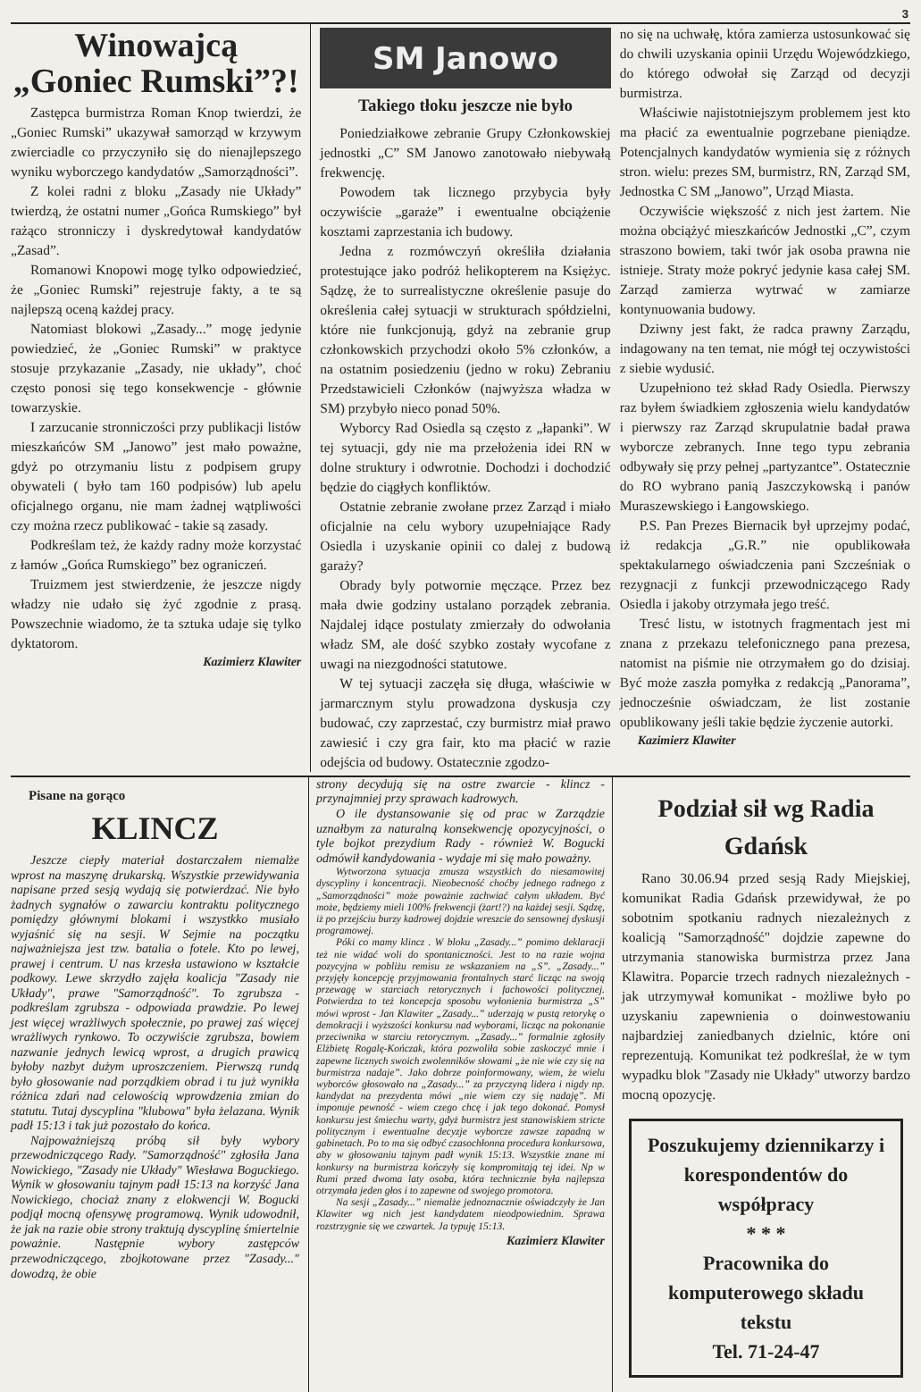3
Winowajcą „Goniec Rumski”?!
Zastępca burmistrza Roman Knop twierdzi, że „Goniec Rumski” ukazywał samorząd w krzywym zwierciadle co przyczyniło się do nienajlepszego wyniku wyborczego kandydatów „Samorządności”.
Z kolei radni z bloku „Zasady nie Układy” twierdzą, że ostatni numer „Gońca Rumskiego” był rażąco stronniczy i dyskredytował kandydatów „Zasad”.
Romanowi Knopowi mogę tylko odpowiedzieć, że „Goniec Rumski” rejestruje fakty, a te są najlepszą oceną każdej pracy.
Natomiast blokowi „Zasady...” mogę jedynie powiedzieć, że „Goniec Rumski” w praktyce stosuje przykazanie „Zasady, nie układy”, choć często ponosi się tego konsekwencje - głównie towarzyskie.
I zarzucanie stronniczości przy publikacji listów mieszkańców SM „Janowo” jest mało poważne, gdyż po otrzymaniu listu z podpisem grupy obywateli ( było tam 160 podpisów) lub apelu oficjalnego organu, nie mam żadnej wątpliwości czy można rzecz publikować - takie są zasady.
Podkreślam też, że każdy radny może korzystać z łamów „Gońca Rumskiego” bez ograniczeń.
Truizmem jest stwierdzenie, że jeszcze nigdy władzy nie udało się żyć zgodnie z prasą. Powszechnie wiadomo, że ta sztuka udaje się tylko dyktatorom.
Kazimierz Klawiter
SM Janowo
Takiego tłoku jeszcze nie było
Poniedziałkowe zebranie Grupy Członkowskiej jednostki „C” SM Janowo zanotowało niebywałą frekwencję.
Powodem tak licznego przybycia były oczywiście „garaże” i ewentualne obciążenie kosztami zaprzestania ich budowy.
Jedna z rozmówczyń określiła działania protestujące jako podróż helikopterem na Księżyc. Sądzę, że to surrealistyczne określenie pasuje do określenia całej sytuacji w strukturach spółdzielni, które nie funkcjonują, gdyż na zebranie grup członkowskich przychodzi około 5% członków, a na ostatnim posiedzeniu (jedno w roku) Zebraniu Przedstawicieli Członków (najwyższa władza w SM) przybyło nieco ponad 50%.
Wyborcy Rad Osiedla są często z „łapanki”. W tej sytuacji, gdy nie ma przełożenia idei RN w dolne struktury i odwrotnie. Dochodzi i dochodzić będzie do ciągłych konfliktów.
Ostatnie zebranie zwołane przez Zarząd i miało oficjalnie na celu wybory uzupełniające Rady Osiedla i uzyskanie opinii co dalej z budową garaży?
Obrady byly potwornie męczące. Przez bez mała dwie godziny ustalano porządek zebrania. Najdalej idące postulaty zmierzały do odwołania władz SM, ale dość szybko zostały wycofane z uwagi na niezgodności statutowe.
W tej sytuacji zaczęła się długa, właściwie w jarmarcznym stylu prowadzona dyskusja czy budować, czy zaprzestać, czy burmistrz miał prawo zawiesić i czy gra fair, kto ma płacić w razie odejścia od budowy. Ostatecznie zgodzo-
no się na uchwałę, która zamierza ustosunkować się do chwili uzyskania opinii Urzędu Wojewódzkiego, do którego odwołał się Zarząd od decyzji burmistrza.
Właściwie najistotniejszym problemem jest kto ma płacić za ewentualnie pogrzebane pieniądze. Potencjalnych kandydatów wymienia się z różnych stron. wielu: prezes SM, burmistrz, RN, Zarząd SM, Jednostka C SM „Janowo”, Urząd Miasta.
Oczywiście większość z nich jest żartem. Nie można obciążyć mieszkańców Jednostki „C”, czym straszono bowiem, taki twór jak osoba prawna nie istnieje. Straty może pokryć jedynie kasa całej SM. Zarząd zamierza wytrwać w zamiarze kontynuowania budowy.
Dziwny jest fakt, że radca prawny Zarządu, indagowany na ten temat, nie mógł tej oczywistości z siebie wydusić.
Uzupełniono też skład Rady Osiedla. Pierwszy raz byłem świadkiem zgłoszenia wielu kandydatów i pierwszy raz Zarząd skrupulatnie badał prawa wyborcze zebranych. Inne tego typu zebrania odbywały się przy pełnej „partyzantce”. Ostatecznie do RO wybrano panią Jaszczykowską i panów Muraszewskiego i Łangowskiego.
P.S. Pan Prezes Biernacik był uprzejmy podać, iż redakcja „G.R.” nie opublikowała spektakularnego oświadczenia pani Szcześniak o rezygnacji z funkcji przewodniczącego Rady Osiedla i jakoby otrzymała jego treść.
Tresć listu, w istotnych fragmentach jest mi znana z przekazu telefonicznego pana prezesa, natomist na piśmie nie otrzymałem go do dzisiaj. Być może zaszła pomyłka z redakcją „Panorama”, jednocześnie oświadczam, że list zostanie opublikowany jeśli takie będzie życzenie autorki.
Kazimierz Klawiter
Pisane na gorąco
KLINCZ
Jeszcze ciepły materiał dostarczałem niemalże wprost na maszynę drukarską. Wszystkie przewidywania napisane przed sesją wydają się potwierdzać. Nie było żadnych sygnałów o zawarciu kontraktu politycznego pomiędzy głównymi blokami i wszystkko musiało wyjaśnić się na sesji. W Sejmie na początku najważniejsza jest tzw. batalia o fotele. Kto po lewej, prawej i centrum. U nas krzesła ustawiono w kształcie podkowy. Lewe skrzydło zajęła koalicja "Zasady nie Układy", prawe "Samorządność". To zgrubsza - podkreślam zgrubsza - odpowiada prawdzie. Po lewej jest więcej wrażliwych społecznie, po prawej zaś więcej wrażliwych rynkowo. To oczywiście zgrubsza, bowiem nazwanie jednych lewicą wprost, a drugich prawicą byłoby nazbyt dużym uproszczeniem. Pierwszą rundą było głosowanie nad porządkiem obrad i tu już wynikła różnica zdań nad celowością wprowdzenia zmian do statutu. Tutaj dyscyplina "klubowa" była żelazana. Wynik padł 15:13 i tak już pozostało do końca.
Najpoważniejszą próbą sił były wybory przewodniczącego Rady. "Samorządność" zgłosiła Jana Nowickiego, "Zasady nie Układy" Wiesława Boguckiego. Wynik w głosowaniu tajnym padł 15:13 na korzyść Jana Nowickiego, chociaż znany z elokwencji W. Bogucki podjął mocną ofensywę programową. Wynik udowodnił, że jak na razie obie strony traktują dyscyplinę śmiertelnie poważnie. Następnie wybory zastępców przewodniczącego, zbojkotowane przez "Zasady..." dowodzą, że obie
strony decydują się na ostre zwarcie - klincz - przynajmniej przy sprawach kadrowych.
O ile dystansowanie się od prac w Zarządzie uznałbym za naturalną konsekwencję opozycyjności, o tyle bojkot prezydium Rady - również W. Bogucki odmówił kandydowania - wydaje mi się mało poważny.
Wytworzona sytuacja zmusza wszystkich do niesamowitej dyscypliny i koncentracji. Nieobecność choćby jednego radnego z „Samorządności” może poważnie zachwiać całym układem. Być może, będziemy mieli 100% frekwencji (żart!?) na każdej sesji. Sądzę, iż po przejściu burzy kadrowej dojdzie wreszcie do sensownej dyskusji programowej.
Póki co mamy klincz . W bloku „Zasady...” pomimo deklaracji też nie widać woli do spontaniczności. Jest to na razie wojna pozycyjna w pobliżu remisu ze wskazaniem na „S”. „Zasady...” przyjęły koncepcję przyjmowania frontalnych starć licząc na swoją przewagę w starciach retorycznych i fachowości politycznej. Potwierdza to też koncepcja sposobu wyłonienia burmistrza „S” mówi wprost - Jan Klawiter „Zasady...” uderzają w pustą retorykę o demokracji i wyższości konkursu nad wyborami, licząc na pokonanie przeciwnika w starciu retorycznym. „Zasady...” formalnie zgłosiły Elżbietę Rogalę-Kończak, która pozwoliła sobie zaskoczyć mnie i zapewne licznych swoich zwolenników słowami „że nie wie czy się na burmistrza nadaje”. Jako dobrze poinformowany, wiem, że wielu wyborców głosowało na „Zasady...” za przyczyną lidera i nigdy np. kandydat na prezydenta mówi „nie wiem czy się nadaję”. Mi imponuje pewność - wiem czego chcę i jak tego dokonać. Pomysł konkursu jest śmiechu warty, gdyż burmistrz jest stanowiskiem stricte politycznym i ewentualne decyzje wyborcze zawsze zapadną w gabinetach. Po to ma się odbyć czasochłonna procedura konkursowa, aby w głosowaniu tajnym padł wynik 15:13. Wszystkie znane mi konkursy na burmistrza kończyły się kompromitają tej idei. Np w Rumi przed dwoma laty osoba, która technicznie była najlepsza otrzymała jeden głos i to zapewne od swojego promotora.
Na sesji „Zasady...” niemalże jednoznacznie oświadczyły że Jan Klawiter wg nich jest kandydatem nieodpowiednim. Sprawa rozstrzygnie się we czwartek. Ja typuję 15:13.
Kazimierz Klawiter
Podział sił wg Radia Gdańsk
Rano 30.06.94 przed sesją Rady Miejskiej, komunikat Radia Gdańsk przewidywał, że po sobotnim spotkaniu radnych niezależnych z koalicją "Samorządność" dojdzie zapewne do utrzymania stanowiska burmistrza przez Jana Klawitra. Poparcie trzech radnych niezależnych - jak utrzymywał komunikat - możliwe było po uzyskaniu zapewnienia o doinwestowaniu najbardziej zaniedbanych dzielnic, które oni reprezentują. Komunikat też podkreślał, że w tym wypadku blok "Zasady nie Układy" utworzy bardzo mocną opozycję.
Poszukujemy dziennikarzy i korespondentów do współpracy
* * *
Pracownika do komputerowego składu tekstu
Tel. 71-24-47